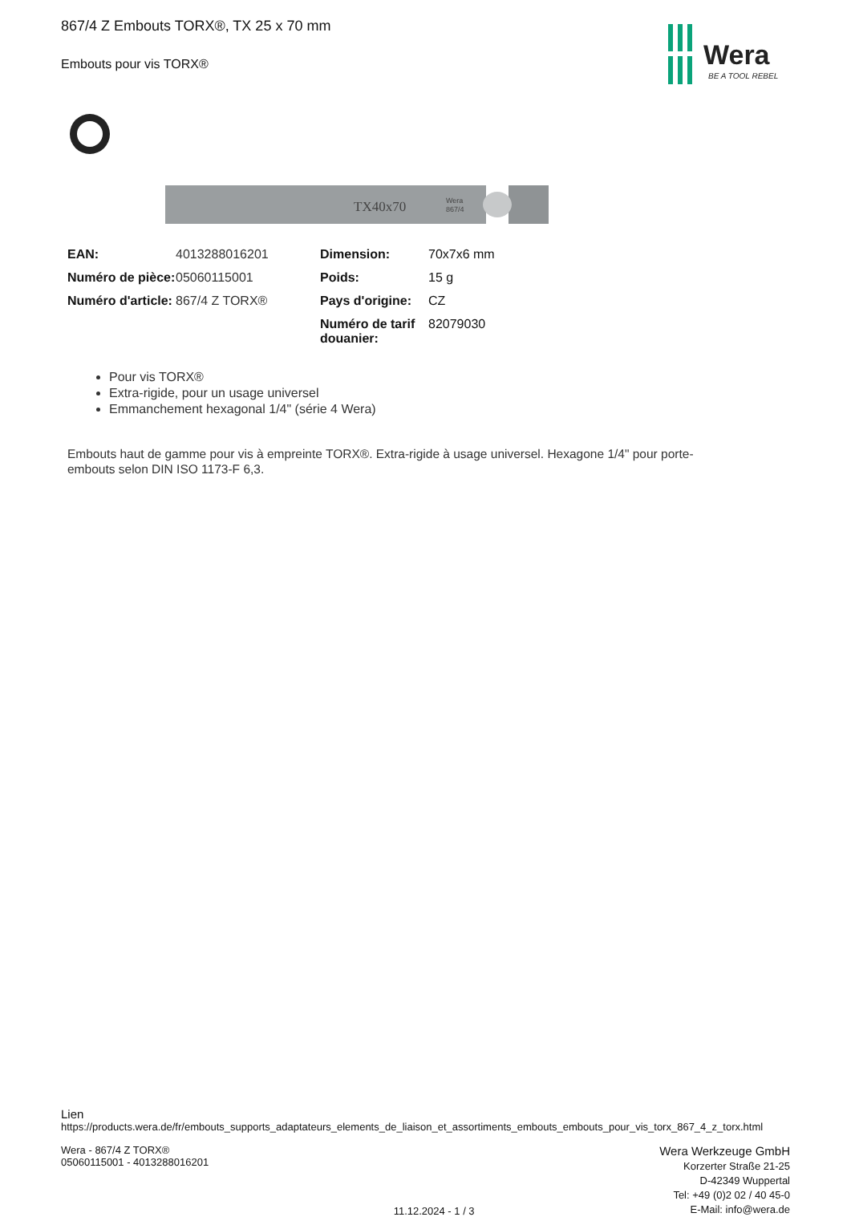Wera
BE A TOOL REBEL
867/4 Z Embouts TORX®, TX 25 x 70 mm
Embouts pour vis TORX®
TX40x70
Wera
867/4
| EAN: | 4013288016201 | Dimension: | 70x7x6 mm |
| Numéro de pièce: | 05060115001 | Poids: | 15 g |
| Numéro d'article: | 867/4 Z TORX® | Pays d'origine: | CZ |
| | | Numéro de tarif douanier: | 82079030 |
Pour vis TORX®
Extra-rigide, pour un usage universel
Emmanchement hexagonal 1/4" (série 4 Wera)
Embouts haut de gamme pour vis à empreinte TORX®. Extra-rigide à usage universel. Hexagone 1/4" pour porte-embouts selon DIN ISO 1173-F 6,3.
Lien
https://products.wera.de/fr/embouts_supports_adaptateurs_elements_de_liaison_et_assortiments_embouts_embouts_pour_vis_torx_867_4_z_torx.html
Wera - 867/4 Z TORX®
05060115001 - 4013288016201
11.12.2024 - 1 / 3
Wera Werkzeuge GmbH
Korzerter Straße 21-25
D-42349 Wuppertal
Tel: +49 (0)2 02 / 40 45-0
E-Mail: info@wera.de